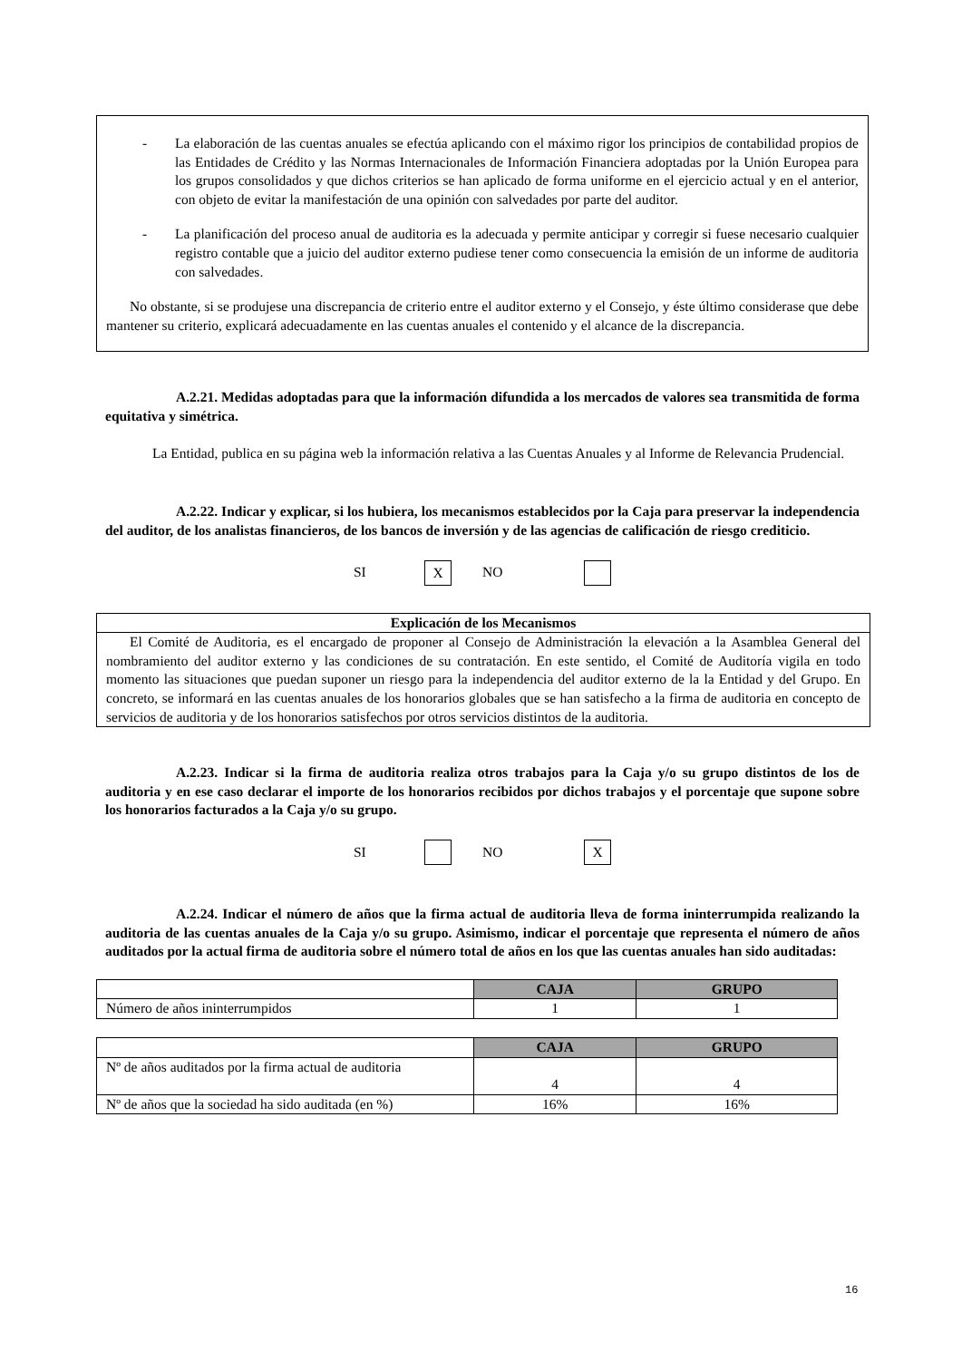- La elaboración de las cuentas anuales se efectúa aplicando con el máximo rigor los principios de contabilidad propios de las Entidades de Crédito y las Normas Internacionales de Información Financiera adoptadas por la Unión Europea para los grupos consolidados y que dichos criterios se han aplicado de forma uniforme en el ejercicio actual y en el anterior, con objeto de evitar la manifestación de una opinión con salvedades por parte del auditor.
- La planificación del proceso anual de auditoria es la adecuada y permite anticipar y corregir si fuese necesario cualquier registro contable que a juicio del auditor externo pudiese tener como consecuencia la emisión de un informe de auditoria con salvedades.
No obstante, si se produjese una discrepancia de criterio entre el auditor externo y el Consejo, y éste último considerase que debe mantener su criterio, explicará adecuadamente en las cuentas anuales el contenido y el alcance de la discrepancia.
A.2.21. Medidas adoptadas para que la información difundida a los mercados de valores sea transmitida de forma equitativa y simétrica.
La Entidad, publica en su página web la información relativa a las Cuentas Anuales y al Informe de Relevancia Prudencial.
A.2.22. Indicar y explicar, si los hubiera, los mecanismos establecidos por la Caja para preservar la independencia del auditor, de los analistas financieros, de los bancos de inversión y de las agencias de calificación de riesgo crediticio.
SI X NO
| Explicación de los Mecanismos |
| --- |
| El Comité de Auditoria, es el encargado de proponer al Consejo de Administración la elevación a la Asamblea General del nombramiento del auditor externo y las condiciones de su contratación. En este sentido, el Comité de Auditoría vigila en todo momento las situaciones que puedan suponer un riesgo para la independencia del auditor externo de la la Entidad y del Grupo. En concreto, se informará en las cuentas anuales de los honorarios globales que se han satisfecho a la firma de auditoria en concepto de servicios de auditoria y de los honorarios satisfechos por otros servicios distintos de la auditoria. |
A.2.23. Indicar si la firma de auditoria realiza otros trabajos para la Caja y/o su grupo distintos de los de auditoria y en ese caso declarar el importe de los honorarios recibidos por dichos trabajos y el porcentaje que supone sobre los honorarios facturados a la Caja y/o su grupo.
SI NO X
A.2.24. Indicar el número de años que la firma actual de auditoria lleva de forma ininterrumpida realizando la auditoria de las cuentas anuales de la Caja y/o su grupo. Asimismo, indicar el porcentaje que representa el número de años auditados por la actual firma de auditoria sobre el número total de años en los que las cuentas anuales han sido auditadas:
| | CAJA | GRUPO |
| --- | --- | --- |
| Número de años ininterrumpidos | 1 | 1 |
| | CAJA | GRUPO |
| --- | --- | --- |
| Nº de años auditados por la firma actual de auditoria | 4 | 4 |
| Nº de años que la sociedad ha sido auditada (en %) | 16% | 16% |
16